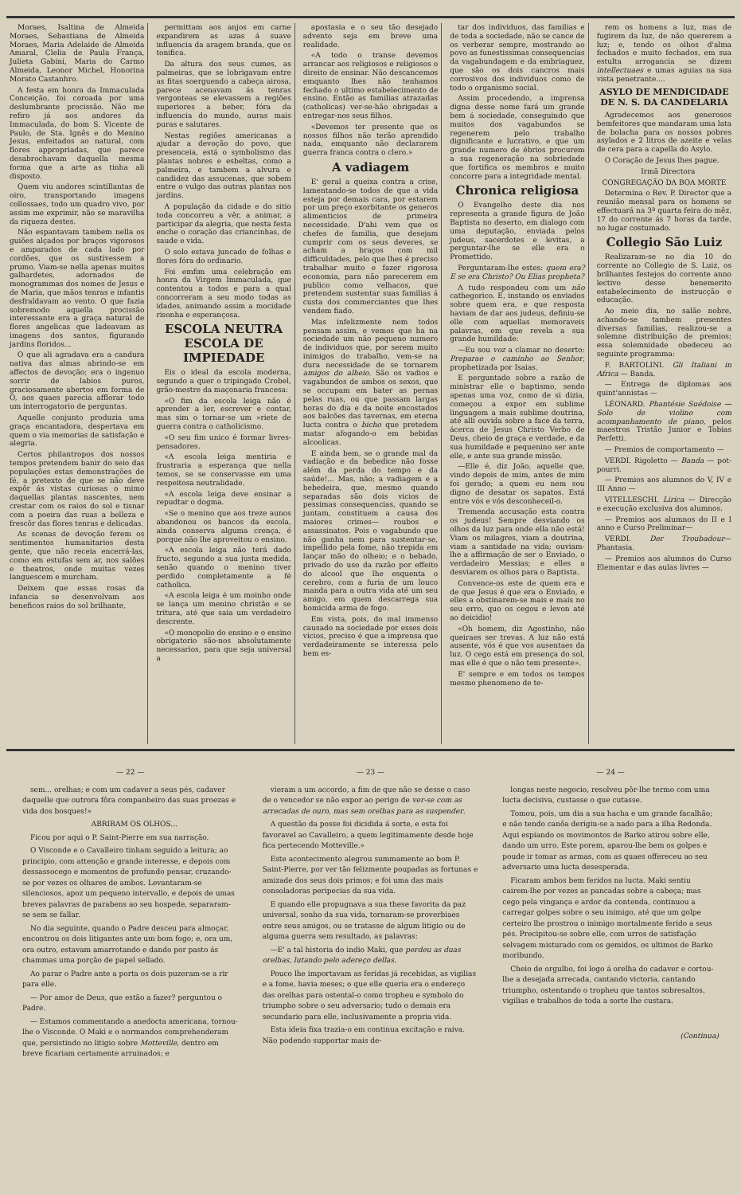Moraes, Isaltina de Almeida Moraes, Sebastiana de Almeida Moraes, Maria Adelaide de Almeida Amaral, Clelia de Paula França, Julieta Gabini, Maria do Carmo Almeida, Leonor Michel, Honorina Morato Castanhro.
A festa em honra da Immaculada Conceição, foi coroada por uma deslumbrante procissão. Não me refiro já aos andores da Immaculada, do bom S. Vicente de Paulo, de Sta. Ignês e do Menino Jesus, enfeitados ao natural, com flores appropriadas, que parece desabrochavam daquella mesma forma que a arte as tinha ali disposto.
Quem viu andores scintillantas de oiro, transportando imagens collossaes, todo um quadro vivo, por assim me exprimir, não se maravilha da riqueza destes.
Não espantavam tambem nella os guiões alçados por braços vigorosos e amparados de cada lado por cordões, que os sustivessem a prumo. Viam-se nella apenas muitos galhardetes, adornados de monogrammas dos nomes de Jesus e de Maria, que mãos tenras e infantis desfraldavam ao vento. O que fazia sobremodo aquella procissão interessante era a graça natural de flores angelicas que ladeavam as imagens dos santos, figurando jardins floridos...
O que ali agradava era a candura nativa das almas abrindo-se em affectos de devoção; era o ingenuo sorrir de labios puros, graciosamente abertos em forma de O, aos quaes parecia afflorar todo um interrogatorio de perguntas.
Aquelle conjunto produzia uma graça encantadora, despertava em quem o via memorias de satisfação e alegria.
Certos philantropos dos nossos tempos pretendem banir do seio das populações estas demonstrações de fé, a pretexto de que se não deve expôr ás vistas curiosas o mimo daquellas plantas nascentes, nem crestar com os raios do sol e tisnar com a poeira das ruas a belleza e frescôr das flores tenras e delicadas.
As scenas de devoção ferem os sentimentos humanitarios desta gente, que não receia encerrá-las, como em estufas sem ar, nos salões e theatros, onde muitas vezes languescem e murcham.
Deixem que essas rosas da infancia se desenvolvam aos beneficos raios do sol brilhante,
permittam aos anjos em carne expandirem as azas á suave influencia da aragem branda, que os tonifica.
Da altura dos seus cumes, as palmeiras, que se lobrigavam entre as fitas soerguendo a cabeça airosa, parece acenavam ás tenras vergonteas se elevassem a regiões superiores a beber, fóra da influencia do mundo, auras mais puras e salutares.
Nestas regiões americanas a ajudar a devoção do povo, que presenceia, está o symbolismo das plantas nobres e esbeltas, como a palmeira, e tambem a alvura e candidez das assucenas, que sobem entre o vulgo das outras plantas nos jardins.
A população da cidade e do sitio toda concorreu a vêr, a animar, a participar da alegria, que nesta festa enche o coração das criancinhas, de saude e vida.
O solo estava juncado de folhas e flores fóra do ordinario.
Foi emfim uma celebração em honra da Virgem Immaculada, que contentou a todos e para a qual concorreram a seu modo todas as idades, animando assim a mocidade risonha e esperançosa.
ESCOLA NEUTRA
ESCOLA DE IMPIEDADE
Eis o ideal da escola moderna, segundo a quer o tripingado Crobel, grão-mestre da maçonaria francesa:
«O fim da escola leiga não é aprender a ler, escrever e contar, mas sim o tornar-se um »riete de guerra contra o catholicismo.
«O seu fim unico é formar livres-pensadores.
«A escola leiga mentiria e frustraria a esperança que nella temos, se se conservasse em uma respeitosa neutralidade.
«A escola leiga deve ensinar a repudtar o dogma.
«Se o menino que aos treze aunos abandonou os bancos da escola, ainda conserva alguma crença, é porque não lhe aproveitou o ensino.
«A escola leiga não terá dado fructo, segundo a sua justa medida, senão quando o menino tiver perdido completamente a fé catholica.
«A escola leiga é um moinho onde se lança um menino christão e se tritura, até que saia um verdadeiro descrente.
«O monopolio do ensino e o ensino obrigatorio são-nos absolutamente necessarios, para que seja universal a
apostasia e o seu tão desejado advento seja em breve uma realidade.
«A todo o transe devemos arrancar aos religiosos e religiosos o direito de ensinar. Não descancemos emquanto lhes não tenhamos fechado o ultimo estabelecimento de ensino. Então as familias atrazadas (catholicas) ver-se-hão obrigadas a entregar-nos seus filhos.
«Devemos ter presente que os nossos filhos não terão aprendido nada, emquanto não declararem guerra franca contra o clero.»
A vadiagem
E' geral a queixa contra a crise, lamentando-se todos de que a vida esteja por demais cara, por estarem por um preço exorbitante os generos alimenticios de primeira necessidade. D'ahi vem que os chefes de familia, que desejam cumprir com os seus deveres, se acham a braços com mil difficuldades, pelo que lhes é preciso trabalhar muito e fazer rigorosa economia, para não parecerem em publico como velhacos, que pretendem sustentar suas familias á custa dos commerciantes que lhes vendem fiado.
Mas infelizmente nem todos pensam assim, e vemos que ha na sociedade um não pequeno numero de individuos que, por serem muito inimigos do trabalho, vem-se na dura necessidade de se tornarem amigos do alheio. São os vadios e vagabundos de ambos os sexos, que se occupam em bater as pernas pelas ruas, ou que passam largas horas do dia e da noite encostados aos balcões das tavernas, em eterna lucta contra o bicho que pretedem matar afogando-o em bebidas alcoolicas.
E ainda bem, se o grande mal da vadiação e da bebedice não fosse além da perda do tempo e da saúde!... Mas, não; a vadiagem e a bebedeira, que, mesmo quando separadas são dois vicios de pessimas consequencias, quando se juntam, constituem a causa dos maiores crimes— roubos e assassinatos. Pois o vagabundo que não ganha nem para sustentar-se, impellido pela fome, não trepida em lançar mão do olheio; e o bebado, privado do uso da razão por effeito do alcool que lhe esquenta o cerebro, com a furia de um louco manda para a outra vida até um seu amigo, em quem descarrega sua homicida arma de fogo.
Em vista, pois, do mal immenso causado na sociedade por esses dois vicios, preciso é que a imprensa que verdadeiramente se interessa pelo bem es-
tar dos individuos, das familias e de toda a sociedade, não se cance de os verberar sempre, mostrando ao povo as funestissimas consequencias da vagabundagem e da embriaguez, que são os dois cancros mais corrosivos dos individuos como de todo o organismo social.
Assim procedendo, a imprensa digna desse nome fará um grande bem á sociedade, conseguindo que muitos dos vagabundos se regenerem pelo trabalho dignificante e lucrativo, e que um grande numero de ébrios procurem a sua regeneração na sobriedade que fortifica os membros e muito concorre para a integridade mental.
Chronica religiosa
O Evangelho deste dia nos representa a grande figura de João Baptista no deserto, em dialogo com uma deputação, enviada pelos judeus, sacerdotes e levitas, a perguntar-lhe se elle era o Promettido.
Perguntaram-lhe estes: quem era? E se era Christo? Ou Elias propheta?
A tudo respondeu com um não cathegorico. E, instando os enviados sobre quem era, e que resposta haviam de dar aos judeus, definiu-se elle com aquellas memoraveis palavras, em que revela a sua grande humildade:
—Eu sou voz a clamar no deserto: Preparae o caminho ao Senhor, prophetizada por Isaias.
E perguntado sobre a razão de ministrar elle o baptismo, sendo apenas uma voz, como de si dizia, começou a expor em sublime linguagem a mais sublime doutrina, até alli ouvida sobre a face da terra, ácerca de Jesus Christo Verbo de Deus, cheio de graça e verdade, e da sua humildade e pequenino ser ante elle, e ante sua grande missão.
—Elle é, diz João, aquelle que, vindo depois de mim, antes de mim foi gerado; a quem eu nem sou digno de desatar os sapatos. Está entre vós e vós desconheceil-o.
Tremenda accusação esta contra os judeus! Sempre desviando os olhos da luz para onde ella não está! Viam os milagres, viam a doutrina, viam a santidade na vida; ouviam-lhe a affirmação de ser o Enviado, o verdadeiro Messias; e elles a desviarem os olhos para o Baptista.
Convence-os este de quem era e de que Jesus é que era o Enviado, e elles a obstinarem-se mais e mais no seu erro, quo os cegou e levon até ao deicidio!
«Oh homem, diz Agostinho, não queiraes ser trevas. A luz não está ausente, vós é que vos ausentaes da luz. O cego está em presença do sol, mas elle é que o não tem presente».
E' sempre e em todos os tempos mesmo phenomeno de te-
rem os homens a luz, mas de fugirem da luz, de não quererem a luz; e, tendo os olhos d'alma fechados e muito fechados, em sua estulta arrogancia se dizem intellectuaes e umas aguias na sua vista penetrante....
ASYLO DE MENDICIDADE DE N. S. DA CANDELARIA
Agradecemos aos generosos bemfeitores que mandaram uma lata de bolacha para os nossos pobres asylados e 2 litros de azeite e velas de cera para a capella do Asylo.
O Coração de Jesus lhes pague.
Irmã Directora
CONGREGAÇÃO DA BOA MORTE
Determina o Rev. P. Director que a reunião mensal para os homens se effectuará na 3ª quarta feira do mêz, 17 do corrente ás 7 horas da tarde, no lugar costumado.
Collegio São Luiz
Realizaram-se no dia 10 do corrente no Collegio de S. Luiz, os brilhantes festejos do corrente anno lectivo desse benemerito estabelecimento de instrucção e educação.
Ao meio dia, no salão nobre, achando-se tambem presentes diversas familias, realizou-se a solemne distribuição de premios; essa solemnidade obedeceu ao seguinte programma:
F. BARTOLINI. Gli Italiani in Africa — Banda.
— Entrega de diplomas aos quint'annistas —
LÉONARD. Phantésie Suédoise — Solo de violino com acompanhamento de piano, pelos maestros Tristão Junior e Tobias Perfetti.
— Premios de comportamento —
VERDI. Rigoletto — Banda — pot-pourri.
— Premios aos alumnos do V, IV e III Anno —
VITELLESCHI. Lirica — Direcção e execução exclusiva dos alumnos.
— Premios aos alumnos do II e I anno e Curso Preliminar—
VERDI. Der Troubadour— Phantasia.
— Premios aos alumnos do Curso Elementar e das aulas livres —
— 22 —
sem... orelhas; e com um cadaver a seus pés, cadaver daquelle que outrora fôra companheiro das suas proezas e vida dos bosques!»
ABRIRAM OS OLHOS...
Ficou por aqui o P. Saint-Pierre em sua narração.
O Visconde e o Cavalleiro tinham seguido a leitura; ao principio, com attenção e grande interesse, e depois com dessassocego e momentos de profundo pensar, cruzando-se por vezes os olhares de ambos. Levantaram-se silenciosos, apoz um pequeno intervallo, e depois de umas breves palavras de parabens ao seu hospede, separaram-se sem se fallar.
No dia seguinte, quando o Padre desceu para almoçar, encontrou os dois litigantes ante um bom fogo; e, ora um, ora outro, estavam amarrotando e dando por pasto ás chammas uma porção de papel sellado.
Ao parar o Padre ante a porta os dois puzeram-se a rir para elle.
— Por amor de Deus, que estão a fazer? perguntou o Padre.
— Estamos commentando a anedocta americana, tornou-lhe o Visconde. O Maki e o normandos comprehenderam que, persistindo no litigio sobre Motteville, dentro em breve ficariam certamente arruinados; e
— 23 —
vieram a um accordo, a fim de que não se desse o caso de o vencedor se não expor ao perigo de ver-se com as arrecadas de ouro, mas sem orelhas para as suspender.
A questão da posse foi dicidida á sorte, e esta foi favoravel ao Cavalleiro, a quem legitimamente desde hoje fica pertecendo Motteville.»
Este acontecimento alegrou summamente ao bom P. Saint-Pierre, por ver tão felizmente poupadas as fortunas e amizade dos seus dois primos; e foi uma das mais consoladoras peripecias da sua vida.
E quando elle propugnava a sua these favorita da paz universal, sonho da sua vida, tornaram-se proverbiaes entre seus amigos, ou se tratasse de algum litigio ou de alguma guerra sem resultado, as palavras:
—E' a tal historia do indio Maki, que perdeu as duas orelhas, lutando pelo adereço dellas.
Pouco lhe importavam as feridas já recebidas, as vigilias e a fome, havia meses; o que elle queria era o endereço das orelhas para ostental-o como tropheu e symbolo do triumpho sobre o seu adversario; tudo o demais era secundario para elle, inclusivamente a propria vida.
Esta ideia fixa trazia-o em continua excitação e raiva. Não podendo supportar mais de-
— 24 —
longas neste negocio, resolveu pôr-lhe termo com uma lucta decisiva, custasse o que cutasse.
Tomou, pois, um dia a sua hacha e um grande facalhão; e não tendo canôa derigiu-se a nado para a ilha Redonda. Aqui espiando os movimontos de Barko atirou sobre elle, dando um urro. Este porem, aparou-lhe bem os golpes e poude ir tomar as armas, com as quaes offereceu ao seu adversario uma lucta desesperada.
Ficaram ambos bem feridos na lucta. Maki sentiu cairem-lhe por vezes as pancadas sobre a cabeça; mas cego pela vingança e ardor da contenda, continuou a carregar golpes sobre o seu inimigo, até que um golpe certeiro lhe prostrou o inimigo mortalmente ferido a seus pés. Precipitou-se sobre elle, com urros de satisfação selvagem misturado com os gemidos, os ultimos de Barko moribundo.
Cheio de orgulho, foi logo á orelha do cadaver e cortou-lhe a desejada arrecada, cantando victoria, cantando triumpho, ostentando o tropheu que tantos sobresaltos, vigilias e trabalhos de toda a sorte lhe custara.
(Continua)